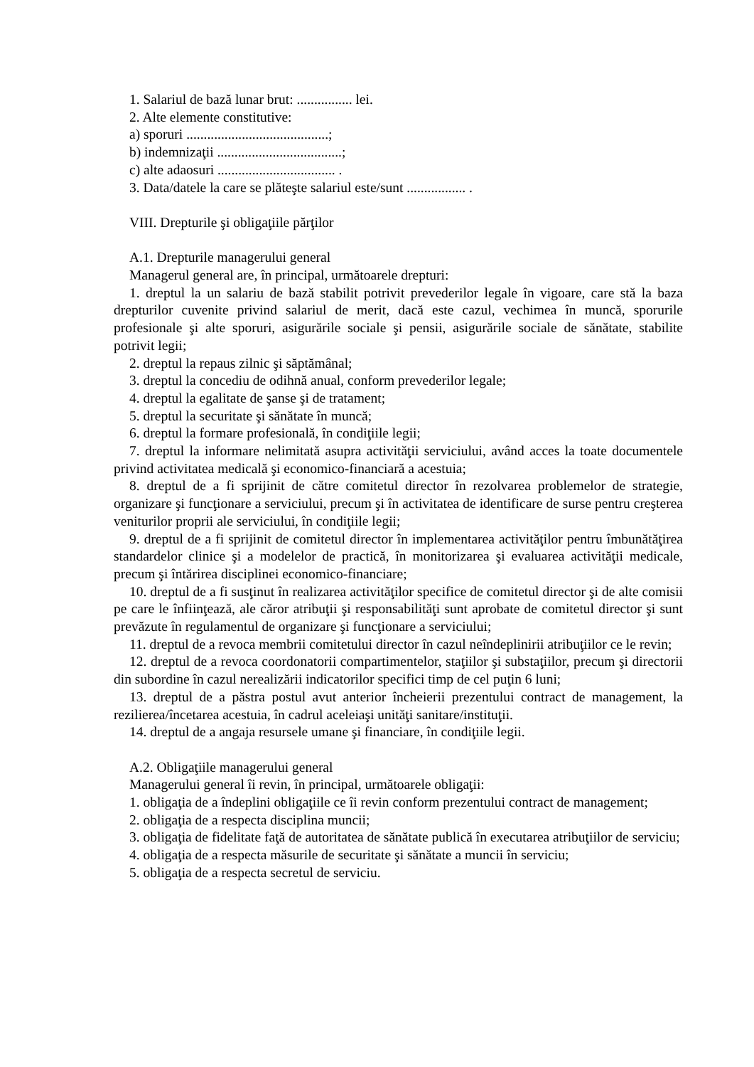1. Salariul de bază lunar brut: ................ lei.
2. Alte elemente constitutive:
a) sporuri .........................................;
b) indemnizaţii ....................................;
c) alte adaosuri .................................. .
3. Data/datele la care se plăteşte salariul este/sunt ................. .
VIII. Drepturile şi obligaţiile părţilor
A.1. Drepturile managerului general
Managerul general are, în principal, următoarele drepturi:
1. dreptul la un salariu de bază stabilit potrivit prevederilor legale în vigoare, care stă la baza drepturilor cuvenite privind salariul de merit, dacă este cazul, vechimea în muncă, sporurile profesionale şi alte sporuri, asigurările sociale şi pensii, asigurările sociale de sănătate, stabilite potrivit legii;
2. dreptul la repaus zilnic şi săptămânal;
3. dreptul la concediu de odihnă anual, conform prevederilor legale;
4. dreptul la egalitate de şanse şi de tratament;
5. dreptul la securitate şi sănătate în muncă;
6. dreptul la formare profesională, în condiţiile legii;
7. dreptul la informare nelimitată asupra activităţii serviciului, având acces la toate documentele privind activitatea medicală şi economico-financiară a acestuia;
8. dreptul de a fi sprijinit de către comitetul director în rezolvarea problemelor de strategie, organizare şi funcţionare a serviciului, precum şi în activitatea de identificare de surse pentru creşterea veniturilor proprii ale serviciului, în condiţiile legii;
9. dreptul de a fi sprijinit de comitetul director în implementarea activităţilor pentru îmbunătăţirea standardelor clinice şi a modelelor de practică, în monitorizarea şi evaluarea activităţii medicale, precum şi întărirea disciplinei economico-financiare;
10. dreptul de a fi susţinut în realizarea activităţilor specifice de comitetul director şi de alte comisii pe care le înfiinţează, ale căror atribuţii şi responsabilităţi sunt aprobate de comitetul director şi sunt prevăzute în regulamentul de organizare şi funcţionare a serviciului;
11. dreptul de a revoca membrii comitetului director în cazul neîndeplinirii atribuţiilor ce le revin;
12. dreptul de a revoca coordonatorii compartimentelor, staţiilor şi substaţiilor, precum şi directorii din subordine în cazul nerealizării indicatorilor specifici timp de cel puţin 6 luni;
13. dreptul de a păstra postul avut anterior încheierii prezentului contract de management, la rezilierea/încetarea acestuia, în cadrul aceleiaşi unităţi sanitare/instituţii.
14. dreptul de a angaja resursele umane şi financiare, în condiţiile legii.
A.2. Obligaţiile managerului general
Managerului general îi revin, în principal, următoarele obligaţii:
1. obligaţia de a îndeplini obligaţiile ce îi revin conform prezentului contract de management;
2. obligaţia de a respecta disciplina muncii;
3. obligaţia de fidelitate faţă de autoritatea de sănătate publică în executarea atribuţiilor de serviciu;
4. obligaţia de a respecta măsurile de securitate şi sănătate a muncii în serviciu;
5. obligaţia de a respecta secretul de serviciu.